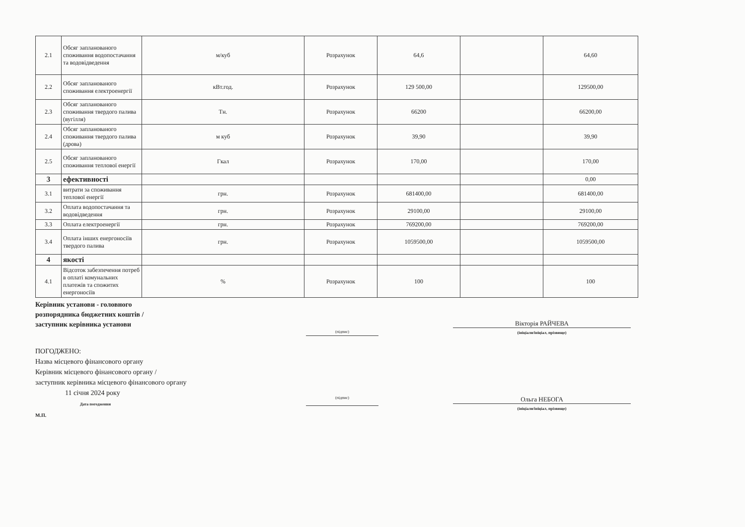| 2.1 | Обсяг запланованого споживання водопостачання та водовідведення | м/куб | Розрахунок | 64,6 | | 64,60 |
| 2.2 | Обсяг запланованого споживання електроенергії | кВт.год. | Розрахунок | 129 500,00 | | 129500,00 |
| 2.3 | Обсяг запланованого споживання твердого палива (вугілля) | Тн. | Розрахунок | 66200 | | 66200,00 |
| 2.4 | Обсяг запланованого споживання твердого палива (дрова) | м куб | Розрахунок | 39,90 | | 39,90 |
| 2.5 | Обсяг запланованого споживання теплової енергії | Гкал | Розрахунок | 170,00 | | 170,00 |
| 3 | ефективності | | | | | 0,00 |
| 3.1 | витрати за споживання теплової енергії | грн. | Розрахунок | 681400,00 | | 681400,00 |
| 3.2 | Оплата водопостачання та водовідведення | грн. | Розрахунок | 29100,00 | | 29100,00 |
| 3.3 | Оплата електроенергії | грн. | Розрахунок | 769200,00 | | 769200,00 |
| 3.4 | Оплата інших енергоносіїв твердого палива | грн. | Розрахунок | 1059500,00 | | 1059500,00 |
| 4 | якості | | | | | |
| 4.1 | Відсоток забезпечення потреб в оплаті комунальних платежів та спожитих енергоносіїв | % | Розрахунок | 100 | | 100 |
Керівник установи - головного
розпорядника бюджетних коштів /
заступник керівника установи
(підпис)
Вікторія РАЙЧЕВА
(ініціали/ініціал, прізвище)
ПОГОДЖЕНО:
Назва місцевого фінансового органу
Керівник місцевого фінансового органу /
заступник керівника місцевого фінансового органу
11 січня 2024 року
Дата погодження
М.П.
(підпис)
Ольга НЕБОГА
(ініціали/ініціал, прізвище)